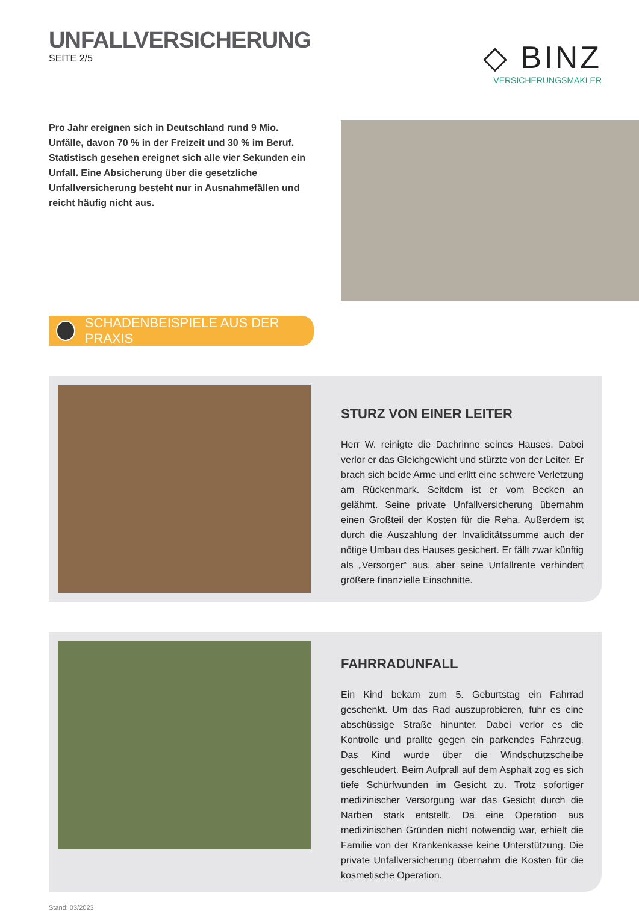UNFALLVERSICHERUNG
SEITE 2/5
◇ BINZ
VERSICHERUNGSMAKLER
Pro Jahr ereignen sich in Deutschland rund 9 Mio. Unfälle, davon 70 % in der Freizeit und 30 % im Beruf. Statistisch gesehen ereignet sich alle vier Sekunden ein Unfall. Eine Absicherung über die gesetzliche Unfallversicherung besteht nur in Ausnahmefällen und reicht häufig nicht aus.
SCHADENBEISPIELE AUS DER PRAXIS
STURZ VON EINER LEITER
Herr W. reinigte die Dachrinne seines Hauses. Dabei verlor er das Gleichgewicht und stürzte von der Leiter. Er brach sich beide Arme und erlitt eine schwere Verletzung am Rückenmark. Seitdem ist er vom Becken an gelähmt. Seine private Unfallversicherung übernahm einen Großteil der Kosten für die Reha. Außerdem ist durch die Auszahlung der Invaliditätssumme auch der nötige Umbau des Hauses gesichert. Er fällt zwar künftig als „Versorger“ aus, aber seine Unfallrente verhindert größere finanzielle Einschnitte.
FAHRRADUNFALL
Ein Kind bekam zum 5. Geburtstag ein Fahrrad geschenkt. Um das Rad auszuprobieren, fuhr es eine abschüssige Straße hinunter. Dabei verlor es die Kontrolle und prallte gegen ein parkendes Fahrzeug. Das Kind wurde über die Windschutzscheibe geschleudert. Beim Aufprall auf dem Asphalt zog es sich tiefe Schürfwunden im Gesicht zu. Trotz sofortiger medizinischer Versorgung war das Gesicht durch die Narben stark entstellt. Da eine Operation aus medizinischen Gründen nicht notwendig war, erhielt die Familie von der Krankenkasse keine Unterstützung. Die private Unfallversicherung übernahm die Kosten für die kosmetische Operation.
Stand: 03/2023